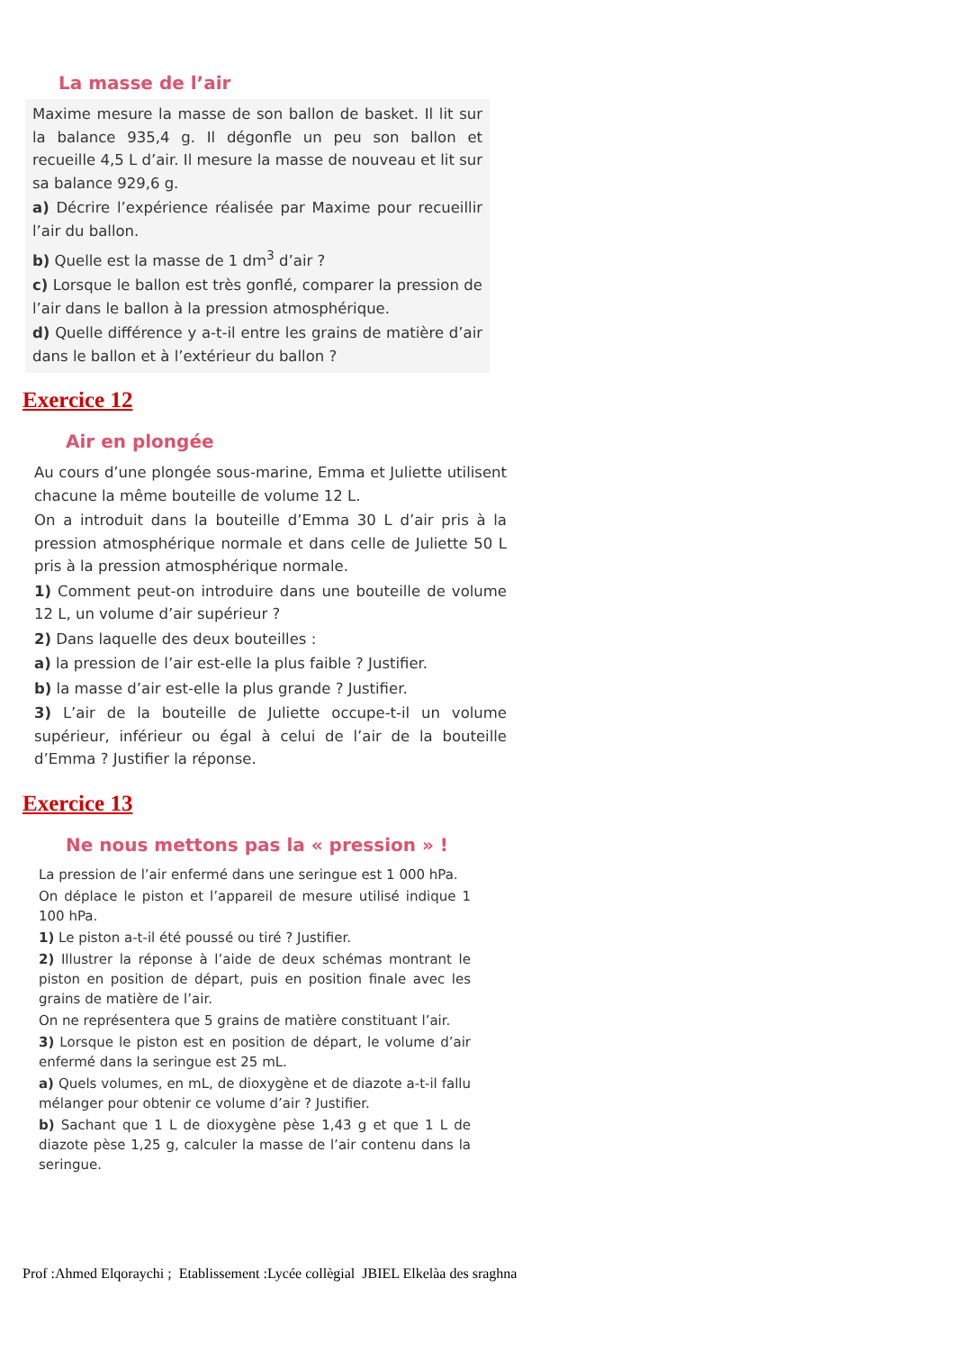La masse de l’air
Maxime mesure la masse de son ballon de basket. Il lit sur la balance 935,4 g. Il dégonfle un peu son ballon et recueille 4,5 L d’air. Il mesure la masse de nouveau et lit sur sa balance 929,6 g.
a) Décrire l’expérience réalisée par Maxime pour recueillir l’air du ballon.
b) Quelle est la masse de 1 dm<sup>3</sup> d’air ?
c) Lorsque le ballon est très gonflé, comparer la pression de l’air dans le ballon à la pression atmosphérique.
d) Quelle différence y a-t-il entre les grains de matière d’air dans le ballon et à l’extérieur du ballon ?
Exercice 12
Air en plongée
Au cours d’une plongée sous-marine, Emma et Juliette utilisent chacune la même bouteille de volume 12 L.
On a introduit dans la bouteille d’Emma 30 L d’air pris à la pression atmosphérique normale et dans celle de Juliette 50 L pris à la pression atmosphérique normale.
1) Comment peut-on introduire dans une bouteille de volume 12 L, un volume d’air supérieur ?
2) Dans laquelle des deux bouteilles :
a) la pression de l’air est-elle la plus faible ? Justifier.
b) la masse d’air est-elle la plus grande ? Justifier.
3) L’air de la bouteille de Juliette occupe-t-il un volume supérieur, inférieur ou égal à celui de l’air de la bouteille d’Emma ? Justifier la réponse.
Exercice 13
Ne nous mettons pas la « pression » !
La pression de l’air enfermé dans une seringue est 1 000 hPa.
On déplace le piston et l’appareil de mesure utilisé indique 1 100 hPa.
1) Le piston a-t-il été poussé ou tiré ? Justifier.
2) Illustrer la réponse à l’aide de deux schémas montrant le piston en position de départ, puis en position finale avec les grains de matière de l’air.
On ne représentera que 5 grains de matière constituant l’air.
3) Lorsque le piston est en position de départ, le volume d’air enfermé dans la seringue est 25 mL.
a) Quels volumes, en mL, de dioxygène et de diazote a-t-il fallu mélanger pour obtenir ce volume d’air ? Justifier.
b) Sachant que 1 L de dioxygène pèse 1,43 g et que 1 L de diazote pèse 1,25 g, calculer la masse de l’air contenu dans la seringue.
Prof :Ahmed Elqoraychi ; Etablissement :Lycée collègial JBIEL Elkelàa des sraghna